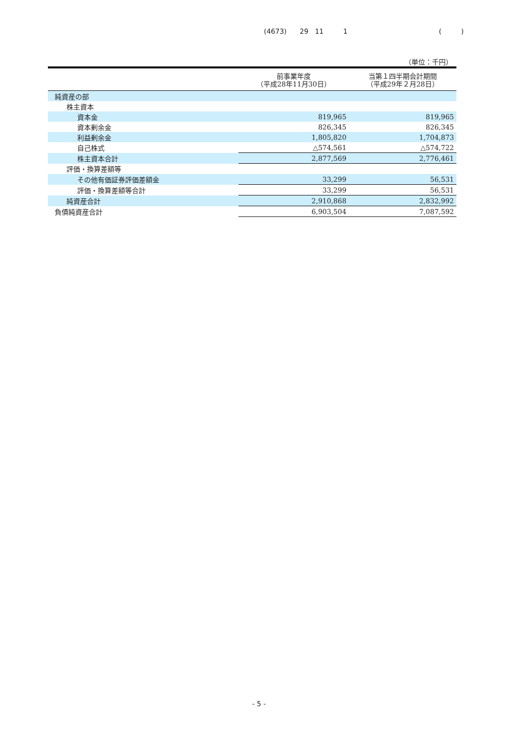(4673) 29 11 1 ( )
（単位：千円）
| | 前事業年度 （平成28年11月30日） | 当第１四半期会計期間 （平成29年２月28日） |
| --- | --- | --- |
| 純資産の部 | | |
| 株主資本 | | |
| 資本金 | 819,965 | 819,965 |
| 資本剰余金 | 826,345 | 826,345 |
| 利益剰余金 | 1,805,820 | 1,704,873 |
| 自己株式 | △574,561 | △574,722 |
| 株主資本合計 | 2,877,569 | 2,776,461 |
| 評価・換算差額等 | | |
| その他有価証券評価差額金 | 33,299 | 56,531 |
| 評価・換算差額等合計 | 33,299 | 56,531 |
| 純資産合計 | 2,910,868 | 2,832,992 |
| 負債純資産合計 | 6,903,504 | 7,087,592 |
- 5 -